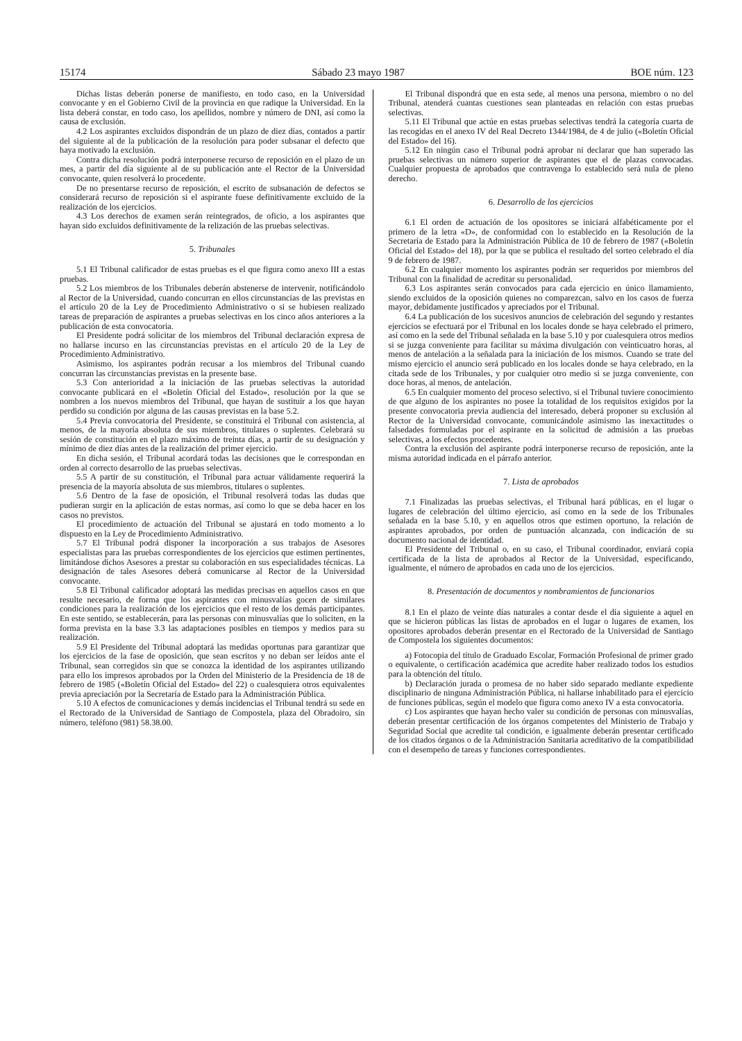15174 Sábado 23 mayo 1987 BOE núm. 123
Dichas listas deberán ponerse de manifiesto, en todo caso, en la Universidad convocante y en el Gobierno Civil de la provincia en que radique la Universidad. En la lista deberá constar, en todo caso, los apellidos, nombre y número de DNI, así como la causa de exclusión.
4.2 Los aspirantes excluidos dispondrán de un plazo de diez días, contados a partir del siguiente al de la publicación de la resolución para poder subsanar el defecto que haya motivado la exclusión.
Contra dicha resolución podrá interponerse recurso de reposición en el plazo de un mes, a partir del día siguiente al de su publicación ante el Rector de la Universidad convocante, quien resolverá lo procedente.
De no presentarse recurso de reposición, el escrito de subsanación de defectos se considerará recurso de reposición si el aspirante fuese definitivamente excluido de la realización de los ejercicios.
4.3 Los derechos de examen serán reintegrados, de oficio, a los aspirantes que hayan sido excluidos definitivamente de la relización de las pruebas selectivas.
5. Tribunales
5.1 El Tribunal calificador de estas pruebas es el que figura como anexo III a estas pruebas.
5.2 Los miembros de los Tribunales deberán abstenerse de intervenir, notificándolo al Rector de la Universidad, cuando concurran en ellos circunstancias de las previstas en el artículo 20 de la Ley de Procedimiento Administrativo o si se hubiesen realizado tareas de preparación de aspirantes a pruebas selectivas en los cinco años anteriores a la publicación de esta convocatoria.
El Presidente podrá solicitar de los miembros del Tribunal declaración expresa de no hallarse incurso en las circunstancias previstas en el artículo 20 de la Ley de Procedimiento Administrativo.
Asimismo, los aspirantes podrán recusar a los miembros del Tribunal cuando concurran las circunstancias previstas en la presente base.
5.3 Con anterioridad a la iniciación de las pruebas selectivas la autoridad convocante publicará en el «Boletín Oficial del Estado», resolución por la que se nombren a los nuevos miembros del Tribunal, que hayan de sustituir a los que hayan perdido su condición por alguna de las causas previstas en la base 5.2.
5.4 Previa convocatoria del Presidente, se constituirá el Tribunal con asistencia, al menos, de la mayoría absoluta de sus miembros, titulares o suplentes. Celebrará su sesión de constitución en el plazo máximo de treinta días, a partir de su designación y mínimo de diez días antes de la realización del primer ejercicio.
En dicha sesión, el Tribunal acordará todas las decisiones que le correspondan en orden al correcto desarrollo de las pruebas selectivas.
5.5 A partir de su constitución, el Tribunal para actuar válidamente requerirá la presencia de la mayoría absoluta de sus miembros, titulares o suplentes.
5.6 Dentro de la fase de oposición, el Tribunal resolverá todas las dudas que pudieran surgir en la aplicación de estas normas, así como lo que se deba hacer en los casos no previstos.
El procedimiento de actuación del Tribunal se ajustará en todo momento a lo dispuesto en la Ley de Procedimiento Administrativo.
5.7 El Tribunal podrá disponer la incorporación a sus trabajos de Asesores especialistas para las pruebas correspondientes de los ejercicios que estimen pertinentes, limitándose dichos Asesores a prestar su colaboración en sus especialidades técnicas. La designación de tales Asesores deberá comunicarse al Rector de la Universidad convocante.
5.8 El Tribunal calificador adoptará las medidas precisas en aquellos casos en que resulte necesario, de forma que los aspirantes con minusvalías gocen de similares condiciones para la realización de los ejercicios que el resto de los demás participantes. En este sentido, se establecerán, para las personas con minusvalías que lo soliciten, en la forma prevista en la base 3.3 las adaptaciones posibles en tiempos y medios para su realización.
5.9 El Presidente del Tribunal adoptará las medidas oportunas para garantizar que los ejercicios de la fase de oposición, que sean escritos y no deban ser leídos ante el Tribunal, sean corregidos sin que se conozca la identidad de los aspirantes utilizando para ello los impresos aprobados por la Orden del Ministerio de la Presidencia de 18 de febrero de 1985 («Boletín Oficial del Estado» del 22) o cualesquiera otros equivalentes previa apreciación por la Secretaría de Estado para la Administración Pública.
5.10 A efectos de comunicaciones y demás incidencias el Tribunal tendrá su sede en el Rectorado de la Universidad de Santiago de Compostela, plaza del Obradoiro, sin número, teléfono (981) 58.38.00.
El Tribunal dispondrá que en esta sede, al menos una persona, miembro o no del Tribunal, atenderá cuantas cuestiones sean planteadas en relación con estas pruebas selectivas.
5.11 El Tribunal que actúe en estas pruebas selectivas tendrá la categoría cuarta de las recogidas en el anexo IV del Real Decreto 1344/1984, de 4 de julio («Boletín Oficial del Estado» del 16).
5.12 En ningún caso el Tribunal podrá aprobar ni declarar que han superado las pruebas selectivas un número superior de aspirantes que el de plazas convocadas. Cualquier propuesta de aprobados que contravenga lo establecido será nula de pleno derecho.
6. Desarrollo de los ejercicios
6.1 El orden de actuación de los opositores se iniciará alfabéticamente por el primero de la letra «D», de conformidad con lo establecido en la Resolución de la Secretaría de Estado para la Administración Pública de 10 de febrero de 1987 («Boletín Oficial del Estado» del 18), por la que se publica el resultado del sorteo celebrado el día 9 de febrero de 1987.
6.2 En cualquier momento los aspirantes podrán ser requeridos por miembros del Tribunal con la finalidad de acreditar su personalidad.
6.3 Los aspirantes serán convocados para cada ejercicio en único llamamiento, siendo excluidos de la oposición quienes no comparezcan, salvo en los casos de fuerza mayor, debidamente justificados y apreciados por el Tribunal.
6.4 La publicación de los sucesivos anuncios de celebración del segundo y restantes ejercicios se efectuará por el Tribunal en los locales donde se haya celebrado el primero, así como en la sede del Tribunal señalada en la base 5.10 y por cualesquiera otros medios si se juzga conveniente para facilitar su máxima divulgación con veinticuatro horas, al menos de antelación a la señalada para la iniciación de los mismos. Cuando se trate del mismo ejercicio el anuncio será publicado en los locales donde se haya celebrado, en la citada sede de los Tribunales, y por cualquier otro medio si se juzga conveniente, con doce horas, al menos, de antelación.
6.5 En cualquier momento del proceso selectivo, si el Tribunal tuviere conocimiento de que alguno de los aspirantes no posee la totalidad de los requisitos exigidos por la presente convocatoria previa audiencia del interesado, deberá proponer su exclusión al Rector de la Universidad convocante, comunicándole asimismo las inexactitudes o falsedades formuladas por el aspirante en la solicitud de admisión a las pruebas selectivas, a los efectos procedentes.
Contra la exclusión del aspirante podrá interponerse recurso de reposición, ante la misma autoridad indicada en el párrafo anterior.
7. Lista de aprobados
7.1 Finalizadas las pruebas selectivas, el Tribunal hará públicas, en el lugar o lugares de celebración del último ejercicio, así como en la sede de los Tribunales señalada en la base 5.10, y en aquellos otros que estimen oportuno, la relación de aspirantes aprobados, por orden de puntuación alcanzada, con indicación de su documento nacional de identidad.
El Presidente del Tribunal o, en su caso, el Tribunal coordinador, enviará copia certificada de la lista de aprobados al Rector de la Universidad, especificando, igualmente, el número de aprobados en cada uno de los ejercicios.
8. Presentación de documentos y nombramientos de funcionarios
8.1 En el plazo de veinte días naturales a contar desde el día siguiente a aquel en que se hicieron públicas las listas de aprobados en el lugar o lugares de examen, los opositores aprobados deberán presentar en el Rectorado de la Universidad de Santiago de Compostela los siguientes documentos:
a) Fotocopia del título de Graduado Escolar, Formación Profesional de primer grado o equivalente, o certificación académica que acredite haber realizado todos los estudios para la obtención del título.
b) Declaración jurada o promesa de no haber sido separado mediante expediente disciplinario de ninguna Administración Pública, ni hallarse inhabilitado para el ejercicio de funciones públicas, según el modelo que figura como anexo IV a esta convocatoria.
c) Los aspirantes que hayan hecho valer su condición de personas con minusvalías, deberán presentar certificación de los órganos competentes del Ministerio de Trabajo y Seguridad Social que acredite tal condición, e igualmente deberán presentar certificado de los citados órganos o de la Administración Sanitaria acreditativo de la compatibilidad con el desempeño de tareas y funciones correspondientes.